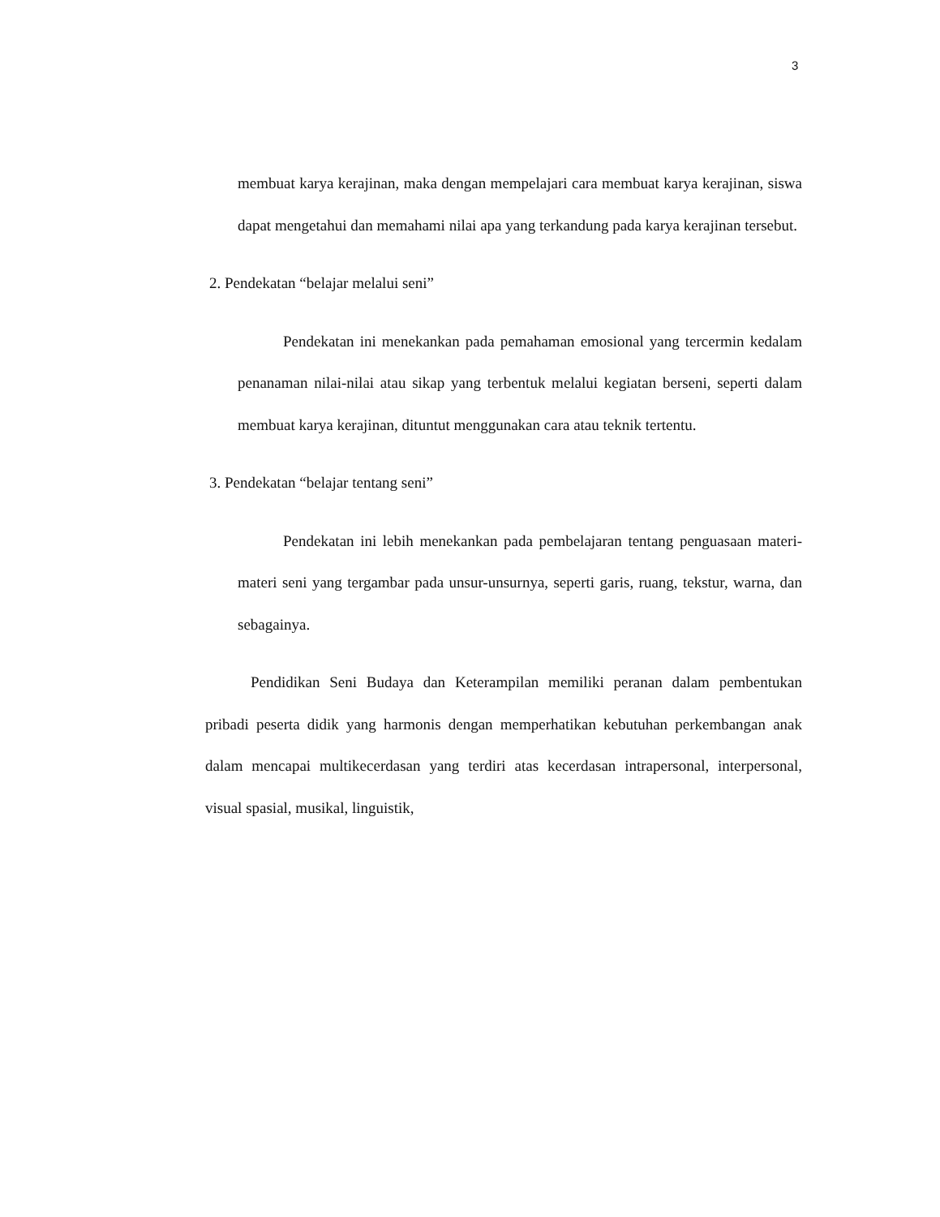3
membuat karya kerajinan, maka dengan mempelajari cara membuat karya kerajinan, siswa dapat mengetahui dan memahami nilai apa yang terkandung pada karya kerajinan tersebut.
2. Pendekatan “belajar melalui seni”
Pendekatan ini menekankan pada pemahaman emosional yang tercermin kedalam penanaman nilai-nilai atau sikap yang terbentuk melalui kegiatan berseni, seperti dalam membuat karya kerajinan, dituntut menggunakan cara atau teknik tertentu.
3. Pendekatan “belajar tentang seni”
Pendekatan ini lebih menekankan pada pembelajaran tentang penguasaan materi-materi seni yang tergambar pada unsur-unsurnya, seperti garis, ruang, tekstur, warna, dan sebagainya.
Pendidikan Seni Budaya dan Keterampilan memiliki peranan dalam pembentukan pribadi peserta didik yang harmonis dengan memperhatikan kebutuhan perkembangan anak dalam mencapai multikecerdasan yang terdiri atas kecerdasan intrapersonal, interpersonal, visual spasial, musikal, linguistik,